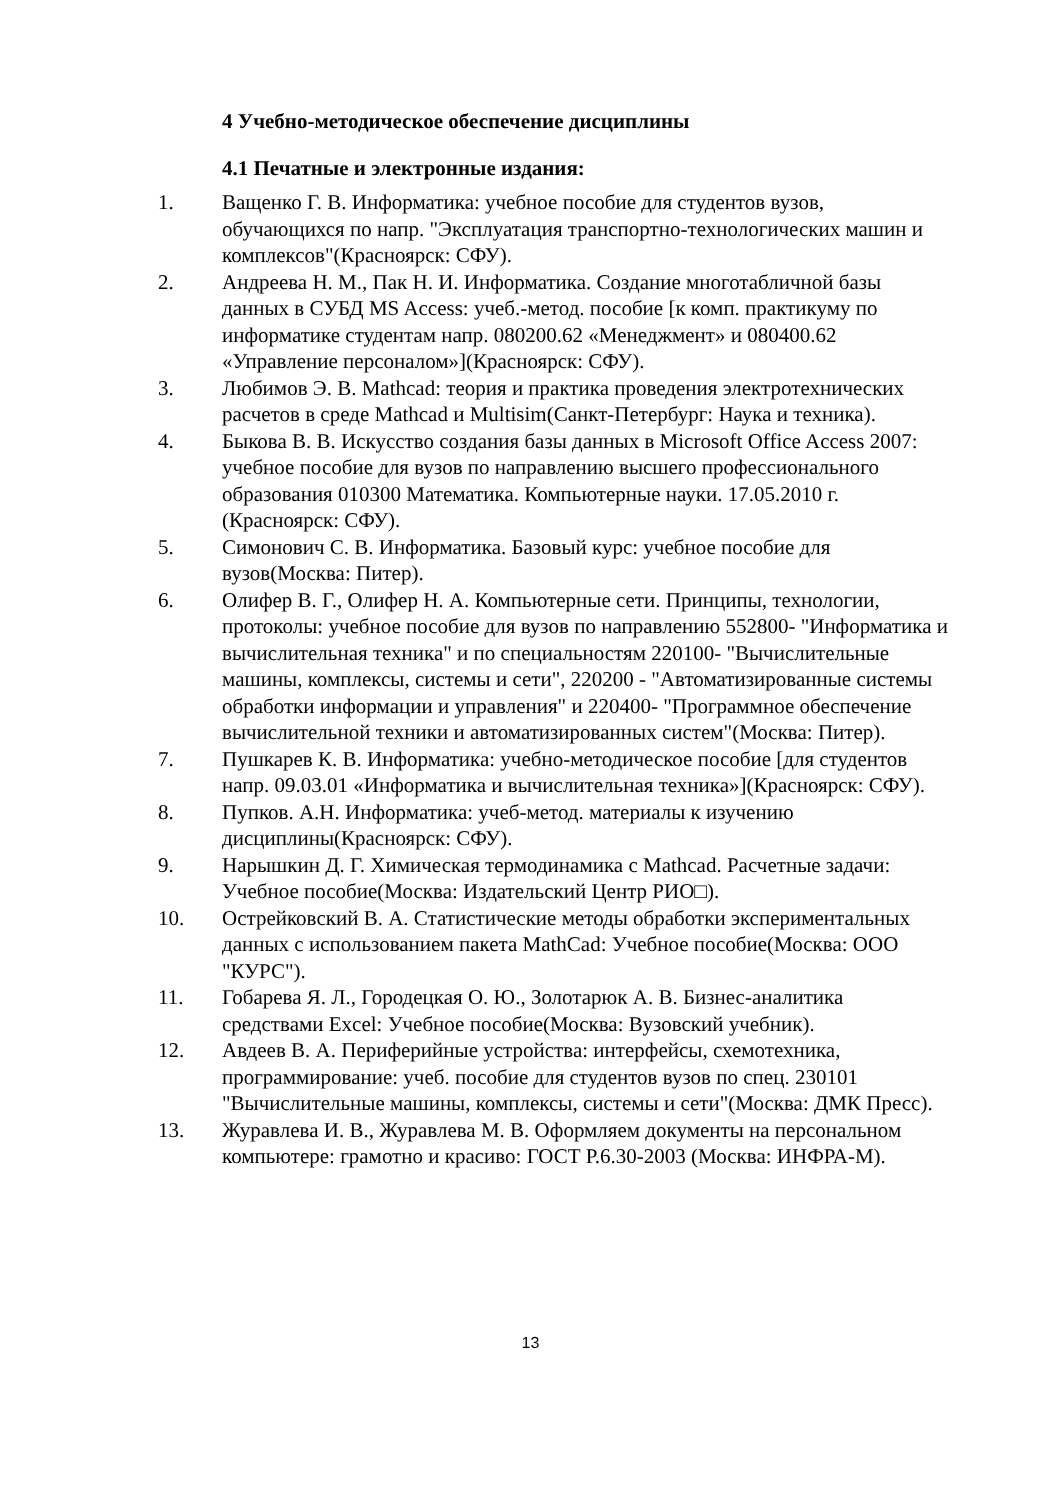4 Учебно-методическое обеспечение дисциплины
4.1 Печатные и электронные издания:
1. Ващенко Г. В. Информатика: учебное пособие для студентов вузов, обучающихся по напр. "Эксплуатация транспортно-технологических машин и комплексов"(Красноярск: СФУ).
2. Андреева Н. М., Пак Н. И. Информатика. Создание многотабличной базы данных в СУБД MS Access: учеб.-метод. пособие [к комп. практикуму по информатике студентам напр. 080200.62 «Менеджмент» и 080400.62 «Управление персоналом»](Красноярск: СФУ).
3. Любимов Э. В. Mathcad: теория и практика проведения электротехнических расчетов в среде Mathcad и Multisim(Санкт-Петербург: Наука и техника).
4. Быкова В. В. Искусство создания базы данных в Microsoft Office Access 2007: учебное пособие для вузов по направлению высшего профессионального образования 010300 Математика. Компьютерные науки. 17.05.2010 г.(Красноярск: СФУ).
5. Симонович С. В. Информатика. Базовый курс: учебное пособие для вузов(Москва: Питер).
6. Олифер В. Г., Олифер Н. А. Компьютерные сети. Принципы, технологии, протоколы: учебное пособие для вузов по направлению 552800- "Информатика и вычислительная техника" и по специальностям 220100- "Вычислительные машины, комплексы, системы и сети", 220200 - "Автоматизированные системы обработки информации и управления" и 220400- "Программное обеспечение вычислительной техники и автоматизированных систем"(Москва: Питер).
7. Пушкарев К. В. Информатика: учебно-методическое пособие [для студентов напр. 09.03.01 «Информатика и вычислительная техника»](Красноярск: СФУ).
8. Пупков. А.Н. Информатика: учеб-метод. материалы к изучению дисциплины(Красноярск: СФУ).
9. Нарышкин Д. Г. Химическая термодинамика с Mathcad. Расчетные задачи: Учебное пособие(Москва: Издательский Центр РИО□).
10. Острейковский В. А. Статистические методы обработки экспериментальных данных с использованием пакета MathCad: Учебное пособие(Москва: ООО "КУРС").
11. Гобарева Я. Л., Городецкая О. Ю., Золотарюк А. В. Бизнес-аналитика средствами Excel: Учебное пособие(Москва: Вузовский учебник).
12. Авдеев В. А. Периферийные устройства: интерфейсы, схемотехника, программирование: учеб. пособие для студентов вузов по спец. 230101 "Вычислительные машины, комплексы, системы и сети"(Москва: ДМК Пресс).
13. Журавлева И. В., Журавлева М. В. Оформляем документы на персональном компьютере: грамотно и красиво: ГОСТ Р.6.30-2003 (Москва: ИНФРА-М).
13